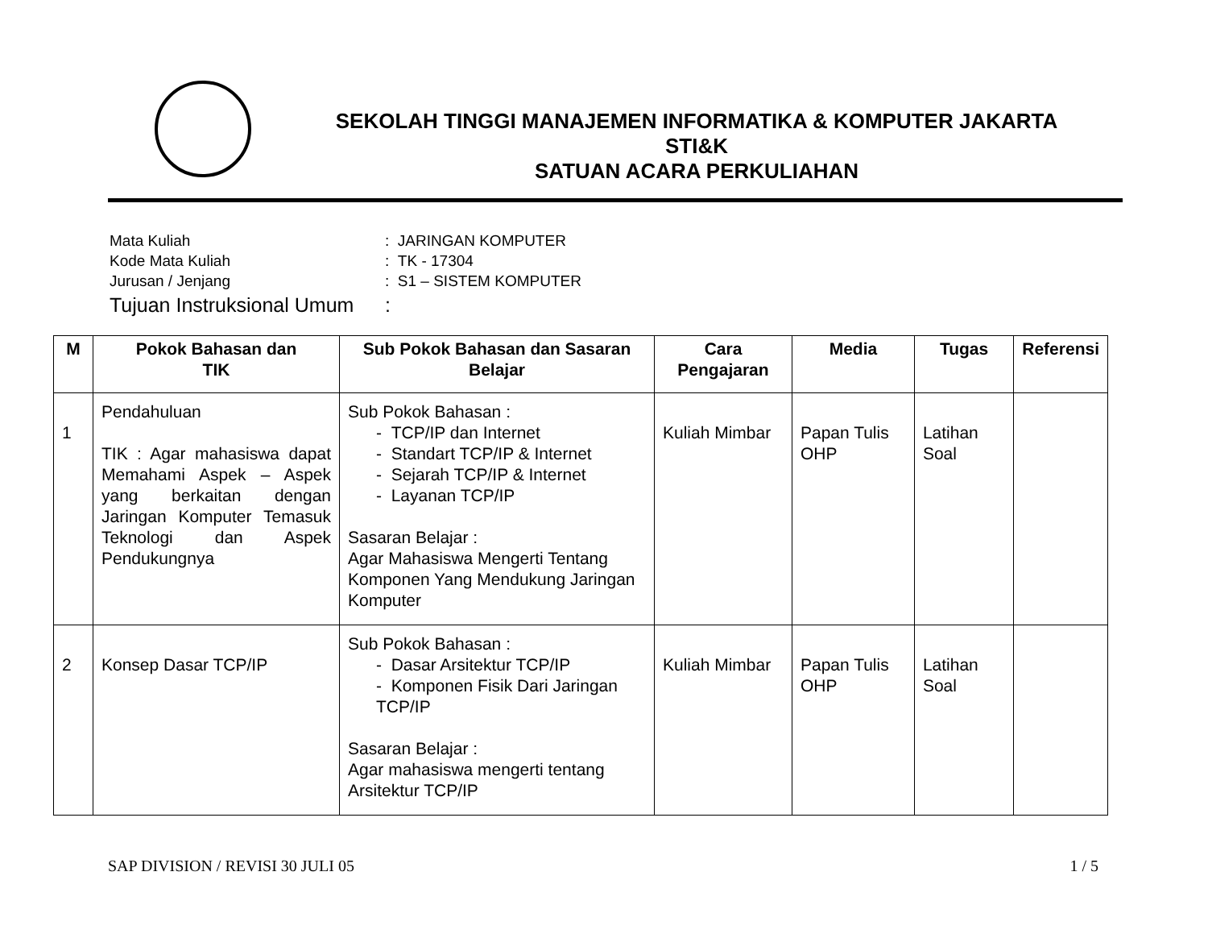SEKOLAH TINGGI MANAJEMEN INFORMATIKA & KOMPUTER JAKARTA
STI&K
SATUAN ACARA PERKULIAHAN
| Mata Kuliah | : JARINGAN KOMPUTER |
| Kode Mata Kuliah | : TK - 17304 |
| Jurusan / Jenjang | : S1 – SISTEM KOMPUTER |
| Tujuan Instruksional Umum | : |
| M | Pokok Bahasan dan TIK | Sub Pokok Bahasan dan Sasaran Belajar | Cara Pengajaran | Media | Tugas | Referensi |
| --- | --- | --- | --- | --- | --- | --- |
| 1 | Pendahuluan TIK : Agar mahasiswa dapat Memahami Aspek – Aspek yang berkaitan dengan Jaringan Komputer Temasuk Teknologi dan Aspek Pendukungnya | Sub Pokok Bahasan : - TCP/IP dan Internet - Standart TCP/IP & Internet - Sejarah TCP/IP & Internet - Layanan TCP/IP Sasaran Belajar : Agar Mahasiswa Mengerti Tentang Komponen Yang Mendukung Jaringan Komputer | Kuliah Mimbar | Papan Tulis OHP | Latihan Soal | |
| 2 | Konsep Dasar TCP/IP | Sub Pokok Bahasan : - Dasar Arsitektur TCP/IP - Komponen Fisik Dari Jaringan TCP/IP Sasaran Belajar : Agar mahasiswa mengerti tentang Arsitektur TCP/IP | Kuliah Mimbar | Papan Tulis OHP | Latihan Soal | |
SAP DIVISION / REVISI 30 JULI 05 1 / 5